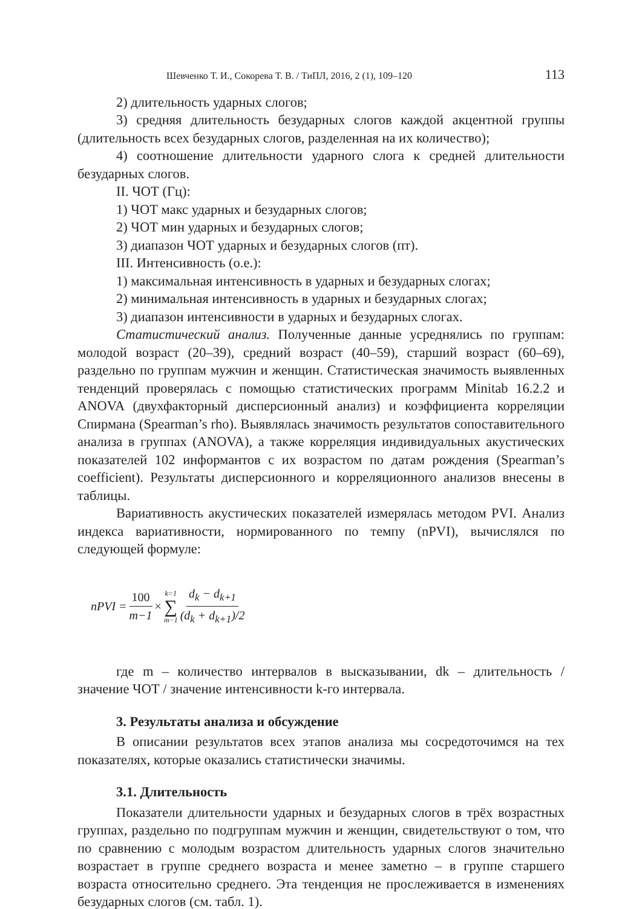Шевченко Т. И., Сокорева Т. В. / ТиПЛ, 2016, 2 (1), 109–120 113
2) длительность ударных слогов;
3) средняя длительность безударных слогов каждой акцентной группы (длительность всех безударных слогов, разделенная на их количество);
4) соотношение длительности ударного слога к средней длительности безударных слогов.
II. ЧОТ (Гц):
1) ЧОТ макс ударных и безударных слогов;
2) ЧОТ мин ударных и безударных слогов;
3) диапазон ЧОТ ударных и безударных слогов (пт).
III. Интенсивность (о.е.):
1) максимальная интенсивность в ударных и безударных слогах;
2) минимальная интенсивность в ударных и безударных слогах;
3) диапазон интенсивности в ударных и безударных слогах.
Статистический анализ. Полученные данные усреднялись по группам: молодой возраст (20–39), средний возраст (40–59), старший возраст (60–69), раздельно по группам мужчин и женщин. Статистическая значимость выявленных тенденций проверялась с помощью статистических программ Minitab 16.2.2 и ANOVA (двухфакторный дисперсионный анализ) и коэффициента корреляции Спирмана (Spearman’s rho). Выявлялась значимость результатов сопоставительного анализа в группах (ANOVA), а также корреляция индивидуальных акустических показателей 102 информантов с их возрастом по датам рождения (Spearman’s coefficient). Результаты дисперсионного и корреляционного анализов внесены в таблицы.
Вариативность акустических показателей измерялась методом PVI. Анализ индекса вариативности, нормированного по темпу (nPVI), вычислялся по следующей формуле:
nPVI = 100 m−1 × k=1 ∑ m−1 d<sub>k</sub> − d<sub>k+1</sub> (d<sub>k</sub> + d<sub>k+1</sub>)/2
где m – количество интервалов в высказывании, dk – длительность / значение ЧОТ / значение интенсивности k-го интервала.
3. Результаты анализа и обсуждение
В описании результатов всех этапов анализа мы сосредоточимся на тех показателях, которые оказались статистически значимы.
3.1. Длительность
Показатели длительности ударных и безударных слогов в трёх возрастных группах, раздельно по подгруппам мужчин и женщин, свидетельствуют о том, что по сравнению с молодым возрастом длительность ударных слогов значительно возрастает в группе среднего возраста и менее заметно – в группе старшего возраста относительно среднего. Эта тенденция не прослеживается в изменениях безударных слогов (см. табл. 1).